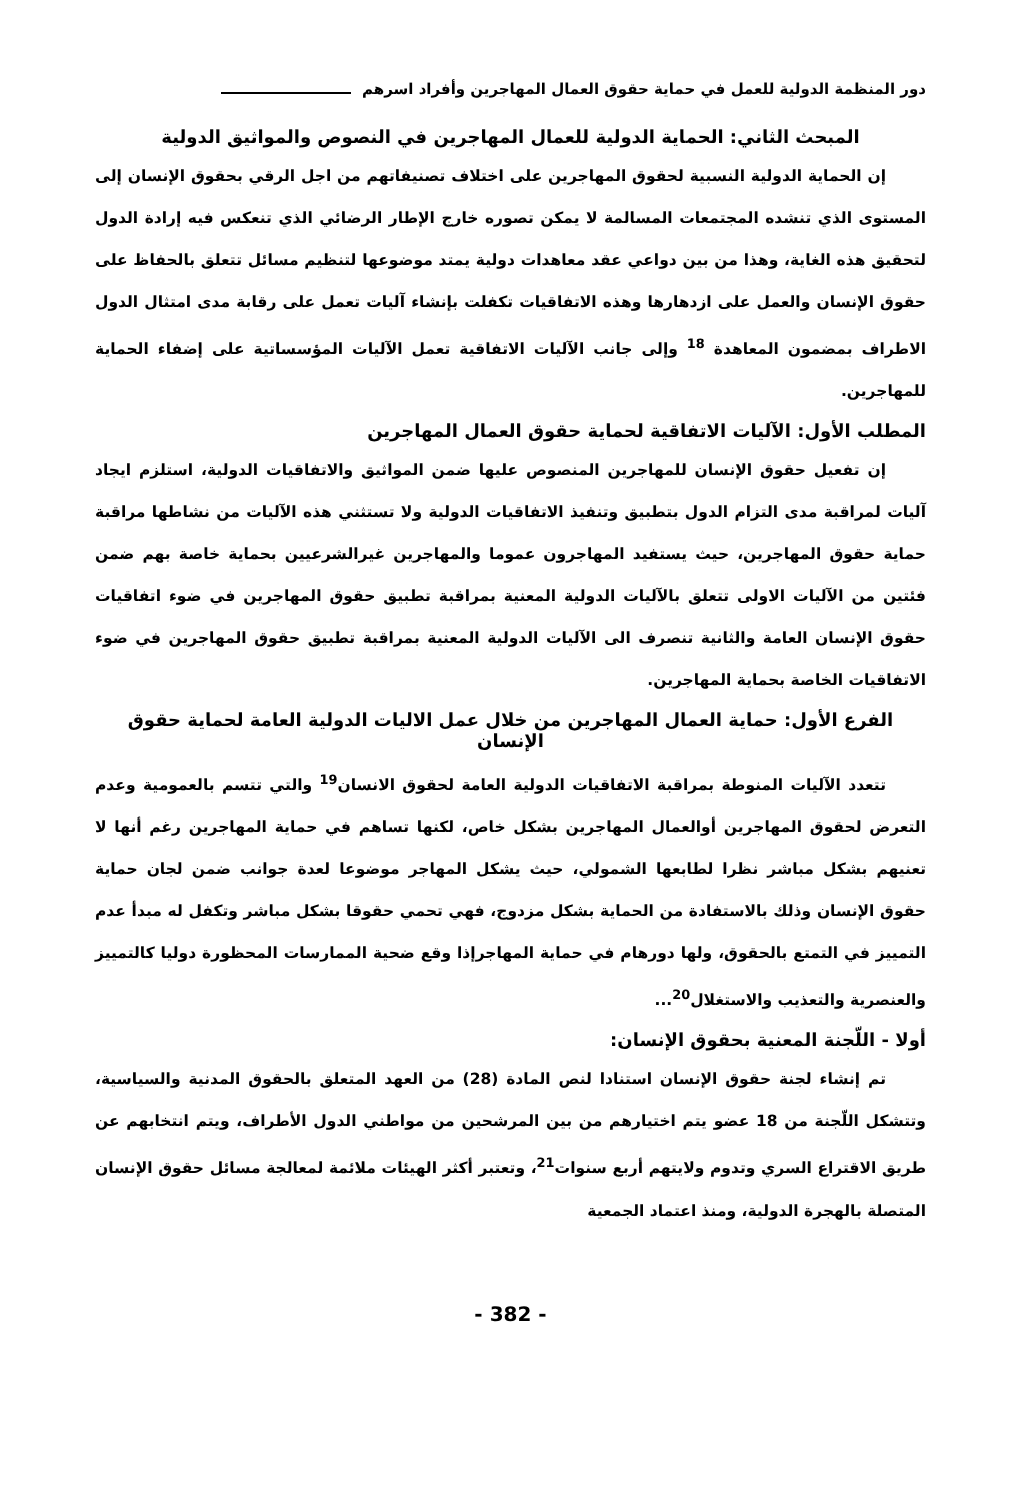دور المنظمة الدولية للعمل في حماية حقوق العمال المهاجرين وأفراد اسرهم
المبحث الثاني: الحماية الدولية للعمال المهاجرين في النصوص والمواثيق الدولية
إن الحماية الدولية النسبية لحقوق المهاجرين على اختلاف تصنيفاتهم من اجل الرقي بحقوق الإنسان إلى المستوى الذي تنشده المجتمعات المسالمة لا يمكن تصوره خارج الإطار الرضائي الذي تنعكس فيه إرادة الدول لتحقيق هذه الغاية، وهذا من بين دواعي عقد معاهدات دولية يمتد موضوعها لتنظيم مسائل تتعلق بالحفاظ على حقوق الإنسان والعمل على ازدهارها وهذه الاتفاقيات تكفلت بإنشاء آليات تعمل على رقابة مدى امتثال الدول الاطراف بمضمون المعاهدة <sup>18</sup> وإلى جانب الآليات الاتفاقية تعمل الآليات المؤسساتية على إضفاء الحماية للمهاجرين.
المطلب الأول: الآليات الاتفاقية لحماية حقوق العمال المهاجرين
إن تفعيل حقوق الإنسان للمهاجرين المنصوص عليها ضمن المواثيق والاتفاقيات الدولية، استلزم ايجاد آليات لمراقبة مدى التزام الدول بتطبيق وتنفيذ الاتفاقيات الدولية ولا تستثني هذه الآليات من نشاطها مراقبة حماية حقوق المهاجرين، حيث يستفيد المهاجرون عموما والمهاجرين غيرالشرعيين بحماية خاصة بهم ضمن فئتين من الآليات الاولى تتعلق بالآليات الدولية المعنية بمراقبة تطبيق حقوق المهاجرين في ضوء اتفاقيات حقوق الإنسان العامة والثانية تنصرف الى الآليات الدولية المعنية بمراقبة تطبيق حقوق المهاجرين في ضوء الاتفاقيات الخاصة بحماية المهاجرين.
الفرع الأول: حماية العمال المهاجرين من خلال عمل الاليات الدولية العامة لحماية حقوق الإنسان
تتعدد الآليات المنوطة بمراقبة الاتفاقيات الدولية العامة لحقوق الانسان<sup>19</sup> والتي تتسم بالعمومية وعدم التعرض لحقوق المهاجرين أوالعمال المهاجرين بشكل خاص، لكنها تساهم في حماية المهاجرين رغم أنها لا تعنيهم بشكل مباشر نظرا لطابعها الشمولي، حيث يشكل المهاجر موضوعا لعدة جوانب ضمن لجان حماية حقوق الإنسان وذلك بالاستفادة من الحماية بشكل مزدوج، فهي تحمي حقوقا بشكل مباشر وتكفل له مبدأ عدم التمييز في التمتع بالحقوق، ولها دورهام في حماية المهاجرإذا وقع ضحية الممارسات المحظورة دوليا كالتمييز والعنصرية والتعذيب والاستغلال<sup>20</sup>...
أولا - اللّجنة المعنية بحقوق الإنسان:
تم إنشاء لجنة حقوق الإنسان استنادا لنص المادة (28) من العهد المتعلق بالحقوق المدنية والسياسية، وتتشكل اللّجنة من 18 عضو يتم اختيارهم من بين المرشحين من مواطني الدول الأطراف، ويتم انتخابهم عن طريق الاقتراع السري وتدوم ولايتهم أربع سنوات<sup>21</sup>، وتعتبر أكثر الهيئات ملائمة لمعالجة مسائل حقوق الإنسان المتصلة بالهجرة الدولية، ومنذ اعتماد الجمعية
- 382 -